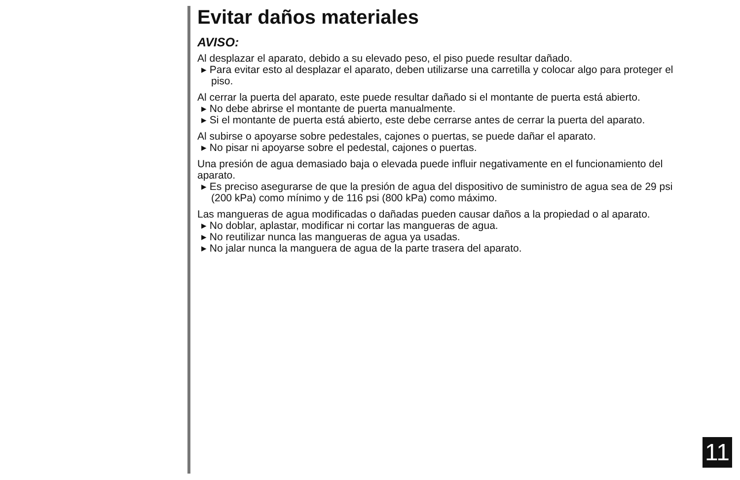Evitar daños materiales
AVISO:
Al desplazar el aparato, debido a su elevado peso, el piso puede resultar dañado.
▸ Para evitar esto al desplazar el aparato, deben utilizarse una carretilla y colocar algo para proteger el piso.
Al cerrar la puerta del aparato, este puede resultar dañado si el montante de puerta está abierto.
▸ No debe abrirse el montante de puerta manualmente.
▸ Si el montante de puerta está abierto, este debe cerrarse antes de cerrar la puerta del aparato.
Al subirse o apoyarse sobre pedestales, cajones o puertas, se puede dañar el aparato.
▸ No pisar ni apoyarse sobre el pedestal, cajones o puertas.
Una presión de agua demasiado baja o elevada puede influir negativamente en el funcionamiento del aparato.
▸ Es preciso asegurarse de que la presión de agua del dispositivo de suministro de agua sea de 29 psi (200 kPa) como mínimo y de 116 psi (800 kPa) como máximo.
Las mangueras de agua modificadas o dañadas pueden causar daños a la propiedad o al aparato.
▸ No doblar, aplastar, modificar ni cortar las mangueras de agua.
▸ No reutilizar nunca las mangueras de agua ya usadas.
▸ No jalar nunca la manguera de agua de la parte trasera del aparato.
11